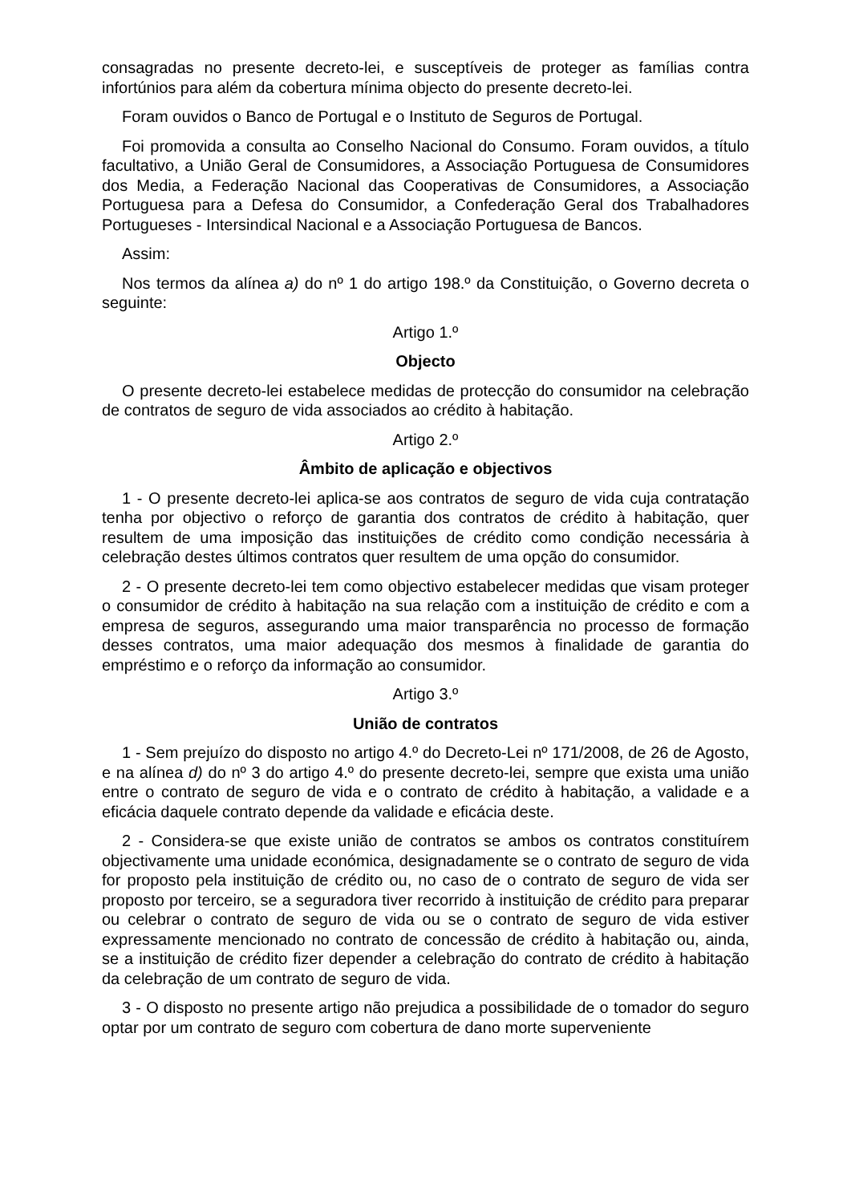consagradas no presente decreto-lei, e susceptíveis de proteger as famílias contra infortúnios para além da cobertura mínima objecto do presente decreto-lei.
Foram ouvidos o Banco de Portugal e o Instituto de Seguros de Portugal.
Foi promovida a consulta ao Conselho Nacional do Consumo. Foram ouvidos, a título facultativo, a União Geral de Consumidores, a Associação Portuguesa de Consumidores dos Media, a Federação Nacional das Cooperativas de Consumidores, a Associação Portuguesa para a Defesa do Consumidor, a Confederação Geral dos Trabalhadores Portugueses - Intersindical Nacional e a Associação Portuguesa de Bancos.
Assim:
Nos termos da alínea a) do nº 1 do artigo 198.º da Constituição, o Governo decreta o seguinte:
Artigo 1.º
Objecto
O presente decreto-lei estabelece medidas de protecção do consumidor na celebração de contratos de seguro de vida associados ao crédito à habitação.
Artigo 2.º
Âmbito de aplicação e objectivos
1 - O presente decreto-lei aplica-se aos contratos de seguro de vida cuja contratação tenha por objectivo o reforço de garantia dos contratos de crédito à habitação, quer resultem de uma imposição das instituições de crédito como condição necessária à celebração destes últimos contratos quer resultem de uma opção do consumidor.
2 - O presente decreto-lei tem como objectivo estabelecer medidas que visam proteger o consumidor de crédito à habitação na sua relação com a instituição de crédito e com a empresa de seguros, assegurando uma maior transparência no processo de formação desses contratos, uma maior adequação dos mesmos à finalidade de garantia do empréstimo e o reforço da informação ao consumidor.
Artigo 3.º
União de contratos
1 - Sem prejuízo do disposto no artigo 4.º do Decreto-Lei nº 171/2008, de 26 de Agosto, e na alínea d) do nº 3 do artigo 4.º do presente decreto-lei, sempre que exista uma união entre o contrato de seguro de vida e o contrato de crédito à habitação, a validade e a eficácia daquele contrato depende da validade e eficácia deste.
2 - Considera-se que existe união de contratos se ambos os contratos constituírem objectivamente uma unidade económica, designadamente se o contrato de seguro de vida for proposto pela instituição de crédito ou, no caso de o contrato de seguro de vida ser proposto por terceiro, se a seguradora tiver recorrido à instituição de crédito para preparar ou celebrar o contrato de seguro de vida ou se o contrato de seguro de vida estiver expressamente mencionado no contrato de concessão de crédito à habitação ou, ainda, se a instituição de crédito fizer depender a celebração do contrato de crédito à habitação da celebração de um contrato de seguro de vida.
3 - O disposto no presente artigo não prejudica a possibilidade de o tomador do seguro optar por um contrato de seguro com cobertura de dano morte superveniente